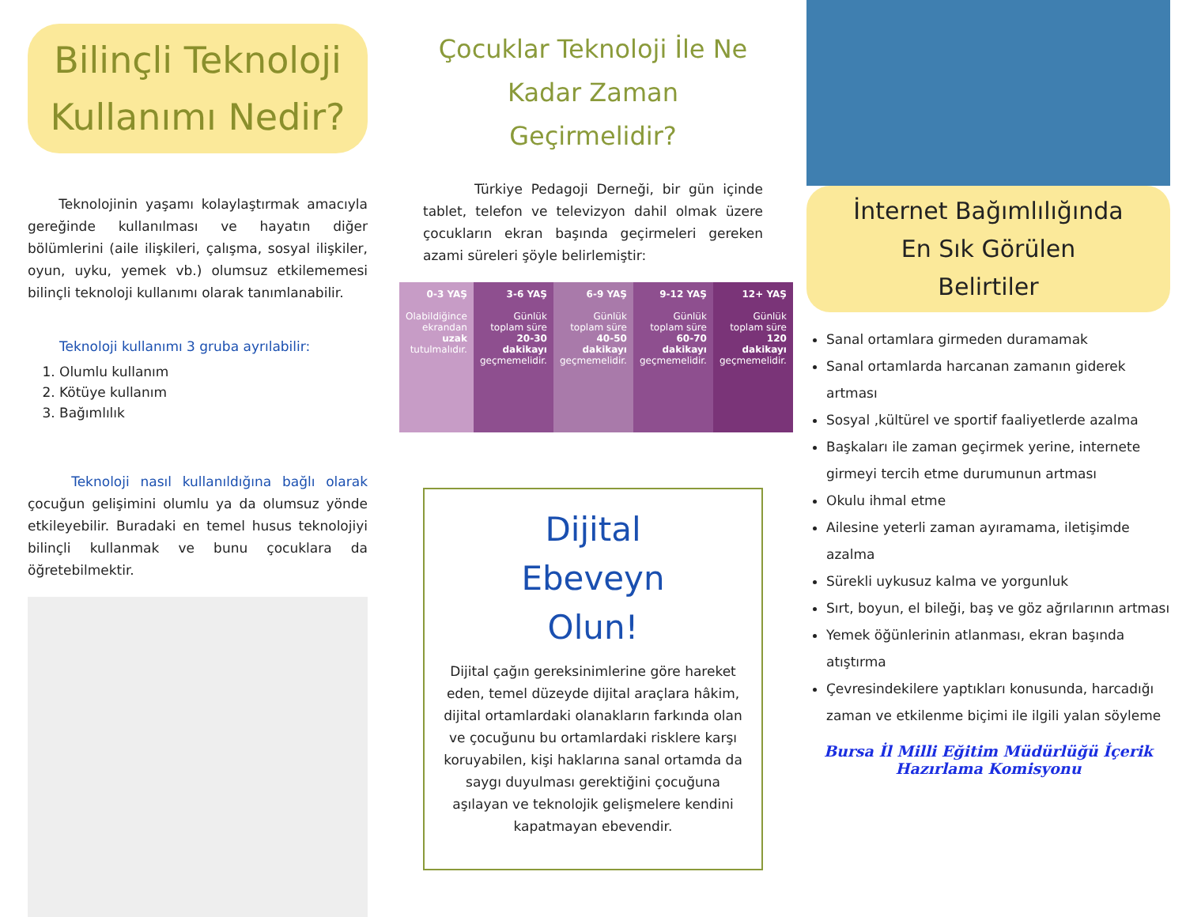Bilinçli Teknoloji Kullanımı Nedir?
Teknolojinin yaşamı kolaylaştırmak amacıyla gereğinde kullanılması ve hayatın diğer bölümlerini (aile ilişkileri, çalışma, sosyal ilişkiler, oyun, uyku, yemek vb.) olumsuz etkilememesi bilinçli teknoloji kullanımı olarak tanımlanabilir.
Teknoloji kullanımı 3 gruba ayrılabilir:
1. Olumlu kullanım
2. Kötüye kullanım
3. Bağımlılık
Teknoloji nasıl kullanıldığına bağlı olarak çocuğun gelişimini olumlu ya da olumsuz yönde etkileyebilir. Buradaki en temel husus teknolojiyi bilinçli kullanmak ve bunu çocuklara da öğretebilmektir.
Çocuklar Teknoloji İle Ne Kadar Zaman Geçirmelidir?
Türkiye Pedagoji Derneği, bir gün içinde tablet, telefon ve televizyon dahil olmak üzere çocukların ekran başında geçirmeleri gereken azami süreleri şöyle belirlemiştir:
0-3 YAŞ
Olabildiğince ekrandan uzak tutulmalıdır.
3-6 YAŞ
Günlük toplam süre 20-30 dakikayı geçmemelidir.
6-9 YAŞ
Günlük toplam süre 40-50 dakikayı geçmemelidir.
9-12 YAŞ
Günlük toplam süre 60-70 dakikayı geçmemelidir.
12+ YAŞ
Günlük toplam süre 120 dakikayı geçmemelidir.
Dijital
Ebeveyn
Olun!
Dijital çağın gereksinimlerine göre hareket eden, temel düzeyde dijital araçlara hâkim, dijital ortamlardaki olanakların farkında olan ve çocuğunu bu ortamlardaki risklere karşı koruyabilen, kişi haklarına sanal ortamda da saygı duyulması gerektiğini çocuğuna aşılayan ve teknolojik gelişmelere kendini kapatmayan ebevendir.
İnternet Bağımlılığında
En Sık Görülen
Belirtiler
Sanal ortamlara girmeden duramamak
Sanal ortamlarda harcanan zamanın giderek artması
Sosyal ,kültürel ve sportif faaliyetlerde azalma
Başkaları ile zaman geçirmek yerine, internete girmeyi tercih etme durumunun artması
Okulu ihmal etme
Ailesine yeterli zaman ayıramama, iletişimde azalma
Sürekli uykusuz kalma ve yorgunluk
Sırt, boyun, el bileği, baş ve göz ağrılarının artması
Yemek öğünlerinin atlanması, ekran başında atıştırma
Çevresindekilere yaptıkları konusunda, harcadığı zaman ve etkilenme biçimi ile ilgili yalan söyleme
Bursa İl Milli Eğitim Müdürlüğü İçerik Hazırlama Komisyonu